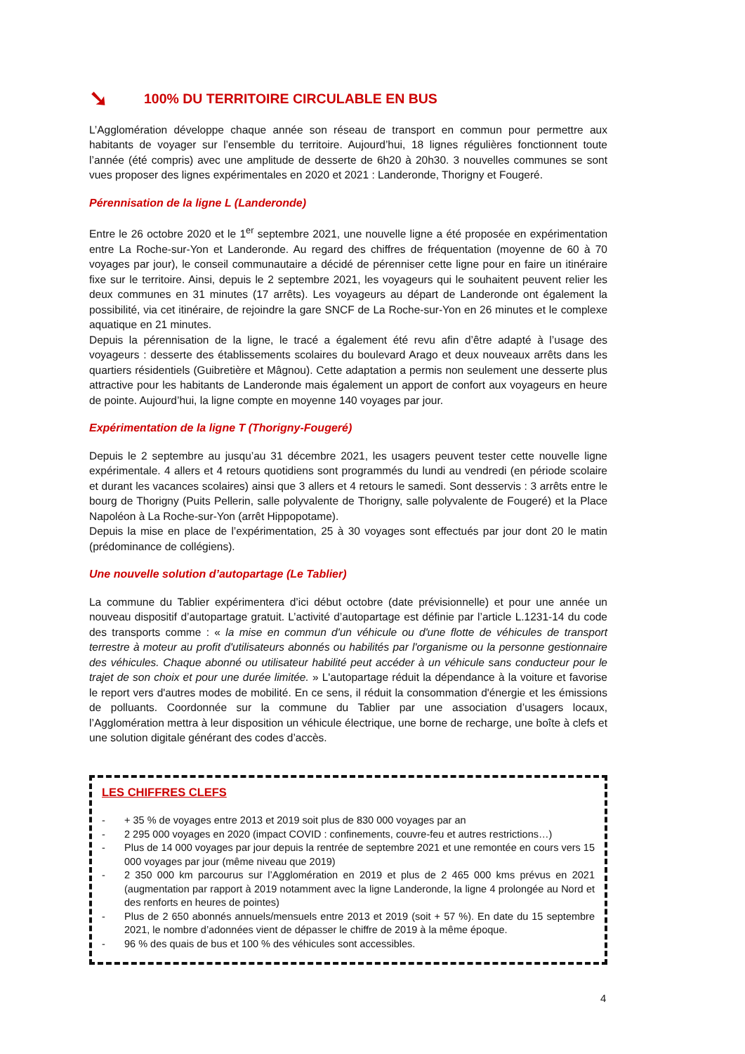➘ 100% DU TERRITOIRE CIRCULABLE EN BUS
L’Agglomération développe chaque année son réseau de transport en commun pour permettre aux habitants de voyager sur l’ensemble du territoire. Aujourd’hui, 18 lignes régulières fonctionnent toute l’année (été compris) avec une amplitude de desserte de 6h20 à 20h30. 3 nouvelles communes se sont vues proposer des lignes expérimentales en 2020 et 2021 : Landeronde, Thorigny et Fougeré.
Pérennisation de la ligne L (Landeronde)
Entre le 26 octobre 2020 et le 1<sup>er</sup> septembre 2021, une nouvelle ligne a été proposée en expérimentation entre La Roche-sur-Yon et Landeronde. Au regard des chiffres de fréquentation (moyenne de 60 à 70 voyages par jour), le conseil communautaire a décidé de pérenniser cette ligne pour en faire un itinéraire fixe sur le territoire. Ainsi, depuis le 2 septembre 2021, les voyageurs qui le souhaitent peuvent relier les deux communes en 31 minutes (17 arrêts). Les voyageurs au départ de Landeronde ont également la possibilité, via cet itinéraire, de rejoindre la gare SNCF de La Roche-sur-Yon en 26 minutes et le complexe aquatique en 21 minutes.
Depuis la pérennisation de la ligne, le tracé a également été revu afin d’être adapté à l’usage des voyageurs : desserte des établissements scolaires du boulevard Arago et deux nouveaux arrêts dans les quartiers résidentiels (Guibretière et Mâgnou). Cette adaptation a permis non seulement une desserte plus attractive pour les habitants de Landeronde mais également un apport de confort aux voyageurs en heure de pointe. Aujourd’hui, la ligne compte en moyenne 140 voyages par jour.
Expérimentation de la ligne T (Thorigny-Fougeré)
Depuis le 2 septembre au jusqu’au 31 décembre 2021, les usagers peuvent tester cette nouvelle ligne expérimentale. 4 allers et 4 retours quotidiens sont programmés du lundi au vendredi (en période scolaire et durant les vacances scolaires) ainsi que 3 allers et 4 retours le samedi. Sont desservis : 3 arrêts entre le bourg de Thorigny (Puits Pellerin, salle polyvalente de Thorigny, salle polyvalente de Fougeré) et la Place Napoléon à La Roche-sur-Yon (arrêt Hippopotame).
Depuis la mise en place de l’expérimentation, 25 à 30 voyages sont effectués par jour dont 20 le matin (prédominance de collégiens).
Une nouvelle solution d’autopartage (Le Tablier)
La commune du Tablier expérimentera d’ici début octobre (date prévisionnelle) et pour une année un nouveau dispositif d’autopartage gratuit. L’activité d’autopartage est définie par l’article L.1231-14 du code des transports comme : « la mise en commun d'un véhicule ou d'une flotte de véhicules de transport terrestre à moteur au profit d'utilisateurs abonnés ou habilités par l'organisme ou la personne gestionnaire des véhicules. Chaque abonné ou utilisateur habilité peut accéder à un véhicule sans conducteur pour le trajet de son choix et pour une durée limitée. » L'autopartage réduit la dépendance à la voiture et favorise le report vers d'autres modes de mobilité. En ce sens, il réduit la consommation d'énergie et les émissions de polluants. Coordonnée sur la commune du Tablier par une association d’usagers locaux, l’Agglomération mettra à leur disposition un véhicule électrique, une borne de recharge, une boîte à clefs et une solution digitale générant des codes d’accès.
LES CHIFFRES CLEFS
- + 35 % de voyages entre 2013 et 2019 soit plus de 830 000 voyages par an
- 2 295 000 voyages en 2020 (impact COVID : confinements, couvre-feu et autres restrictions…)
- Plus de 14 000 voyages par jour depuis la rentrée de septembre 2021 et une remontée en cours vers 15 000 voyages par jour (même niveau que 2019)
- 2 350 000 km parcourus sur l’Agglomération en 2019 et plus de 2 465 000 kms prévus en 2021 (augmentation par rapport à 2019 notamment avec la ligne Landeronde, la ligne 4 prolongée au Nord et des renforts en heures de pointes)
- Plus de 2 650 abonnés annuels/mensuels entre 2013 et 2019 (soit + 57 %). En date du 15 septembre 2021, le nombre d’adonnées vient de dépasser le chiffre de 2019 à la même époque.
- 96 % des quais de bus et 100 % des véhicules sont accessibles.
4